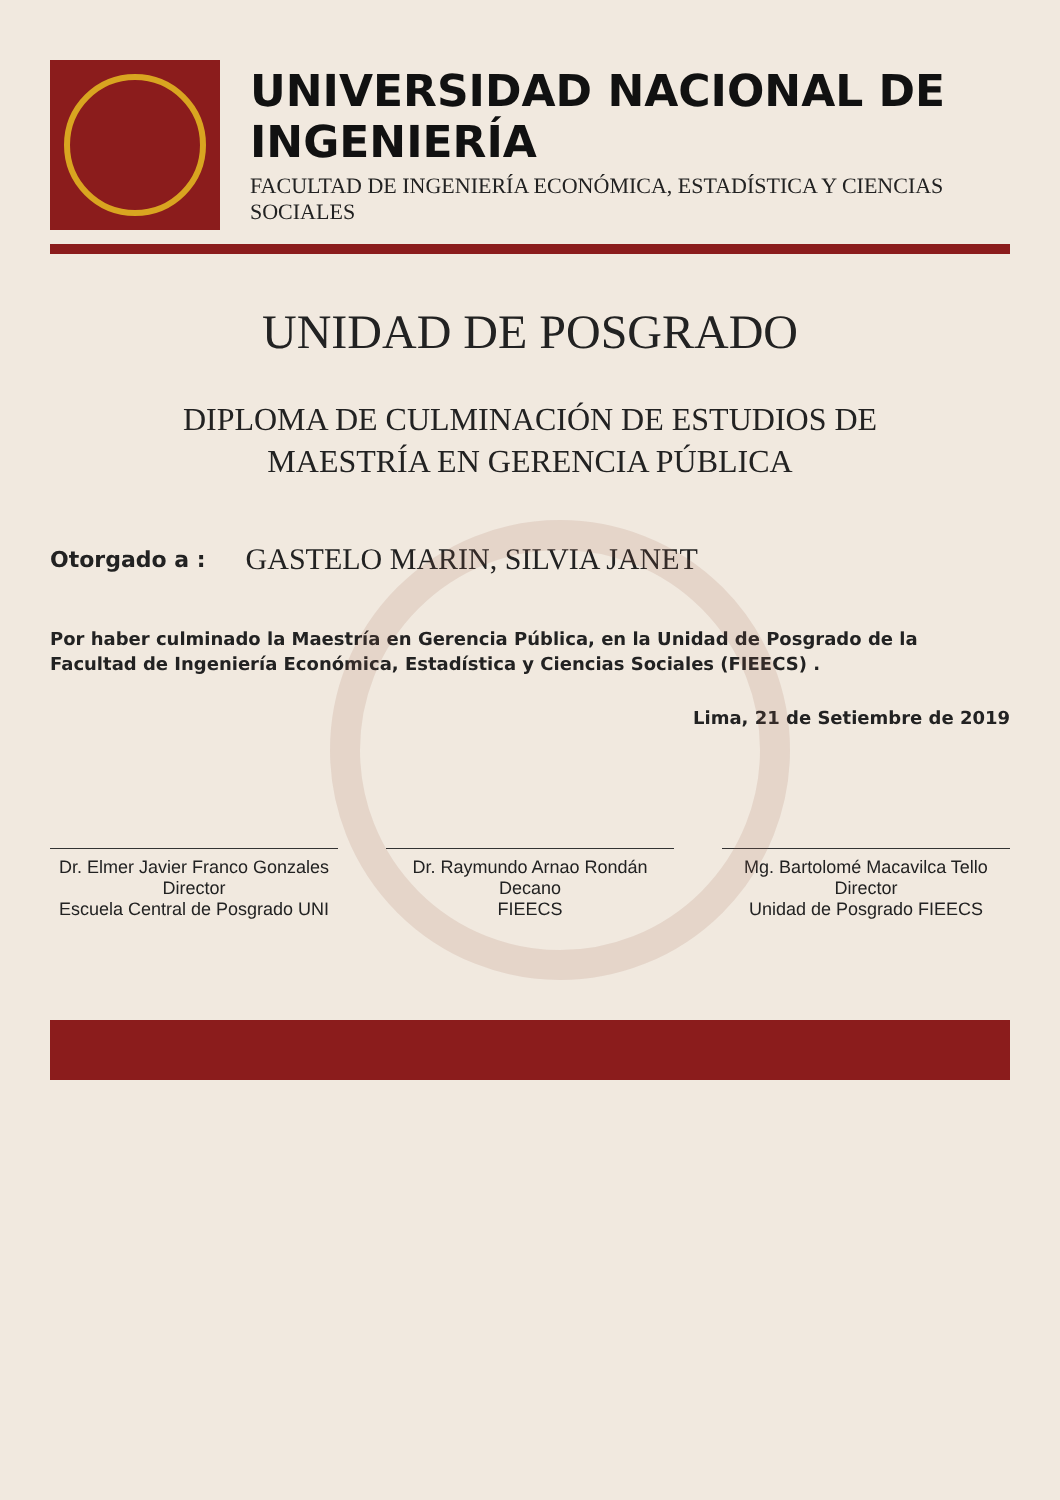UNIVERSIDAD NACIONAL DE INGENIERÍA
FACULTAD DE INGENIERÍA ECONÓMICA, ESTADÍSTICA Y CIENCIAS SOCIALES
UNIDAD DE POSGRADO
DIPLOMA DE CULMINACIÓN DE ESTUDIOS DE
MAESTRÍA EN GERENCIA PÚBLICA
Otorgado a : GASTELO MARIN, SILVIA JANET
Por haber culminado la Maestría en Gerencia Pública, en la Unidad de Posgrado de la Facultad de Ingeniería Económica, Estadística y Ciencias Sociales (FIEECS) .
Lima, 21 de Setiembre de 2019
Dr. Elmer Javier Franco Gonzales
Director
Escuela Central de Posgrado UNI
Dr. Raymundo Arnao Rondán
Decano
FIEECS
Mg. Bartolomé Macavilca Tello
Director
Unidad de Posgrado FIEECS